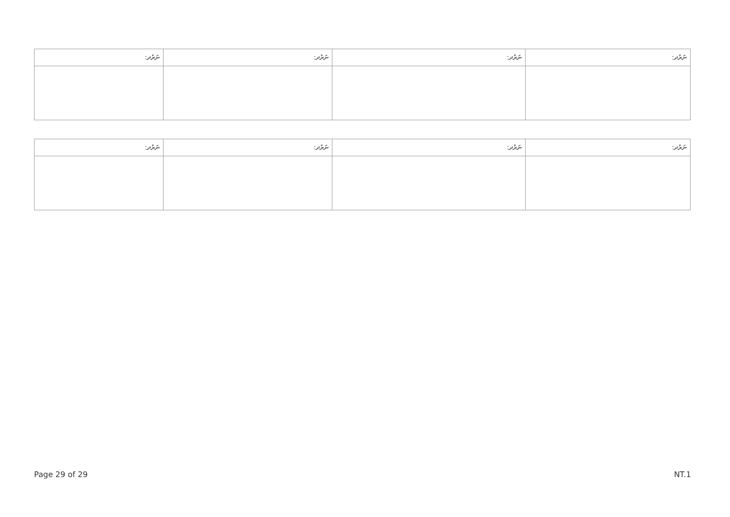| ނަރުދ: | ނަރުދ: | ނަރުދ: | ނަރުދ: |
| --- | --- | --- | --- |
| ނަރުދ: | ނަރުދ: | ނަރުދ: | ނަރުދ: |
| --- | --- | --- | --- |
Page 29 of 29 NT.1